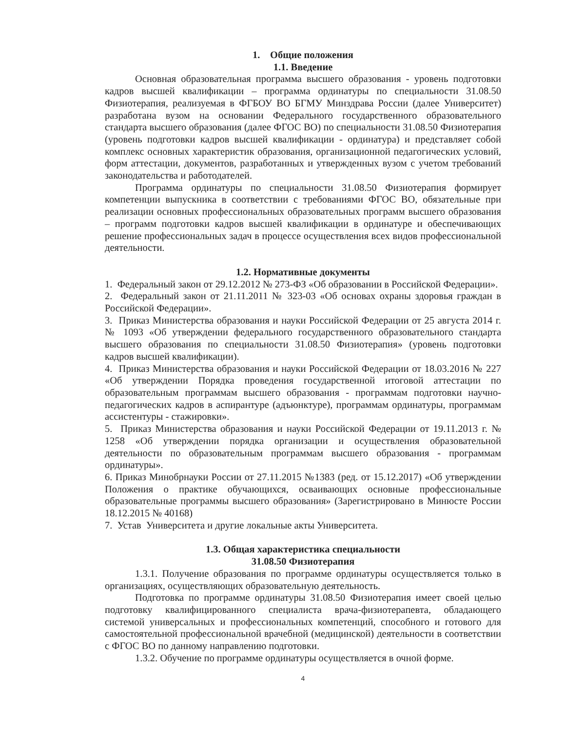1. Общие положения
1.1. Введение
Основная образовательная программа высшего образования - уровень подготовки кадров высшей квалификации – программа ординатуры по специальности 31.08.50 Физиотерапия, реализуемая в ФГБОУ ВО БГМУ Минздрава России (далее Университет) разработана вузом на основании Федерального государственного образовательного стандарта высшего образования (далее ФГОС ВО) по специальности 31.08.50 Физиотерапия (уровень подготовки кадров высшей квалификации - ординатура) и представляет собой комплекс основных характеристик образования, организационной педагогических условий, форм аттестации, документов, разработанных и утвержденных вузом с учетом требований законодательства и работодателей.
Программа ординатуры по специальности 31.08.50 Физиотерапия формирует компетенции выпускника в соответствии с требованиями ФГОС ВО, обязательные при реализации основных профессиональных образовательных программ высшего образования – программ подготовки кадров высшей квалификации в ординатуре и обеспечивающих решение профессиональных задач в процессе осуществления всех видов профессиональной деятельности.
1.2. Нормативные документы
1. Федеральный закон от 29.12.2012 № 273-ФЗ «Об образовании в Российской Федерации».
2. Федеральный закон от 21.11.2011 № 323-03 «Об основах охраны здоровья граждан в Российской Федерации».
3. Приказ Министерства образования и науки Российской Федерации от 25 августа 2014 г. № 1093 «Об утверждении федерального государственного образовательного стандарта высшего образования по специальности 31.08.50 Физиотерапия» (уровень подготовки кадров высшей квалификации).
4. Приказ Министерства образования и науки Российской Федерации от 18.03.2016 № 227 «Об утверждении Порядка проведения государственной итоговой аттестации по образовательным программам высшего образования - программам подготовки научно-педагогических кадров в аспирантуре (адъюнктуре), программам ординатуры, программам ассистентуры - стажировки».
5. Приказ Министерства образования и науки Российской Федерации от 19.11.2013 г. № 1258 «Об утверждении порядка организации и осуществления образовательной деятельности по образовательным программам высшего образования - программам ординатуры».
6. Приказ Минобрнауки России от 27.11.2015 №1383 (ред. от 15.12.2017) «Об утверждении Положения о практике обучающихся, осваивающих основные профессиональные образовательные программы высшего образования» (Зарегистрировано в Минюсте России 18.12.2015 № 40168)
7. Устав Университета и другие локальные акты Университета.
1.3. Общая характеристика специальности
31.08.50 Физиотерапия
1.3.1. Получение образования по программе ординатуры осуществляется только в организациях, осуществляющих образовательную деятельность.
Подготовка по программе ординатуры 31.08.50 Физиотерапия имеет своей целью подготовку квалифицированного специалиста врача-физиотерапевта, обладающего системой универсальных и профессиональных компетенций, способного и готового для самостоятельной профессиональной врачебной (медицинской) деятельности в соответствии с ФГОС ВО по данному направлению подготовки.
1.3.2. Обучение по программе ординатуры осуществляется в очной форме.
4